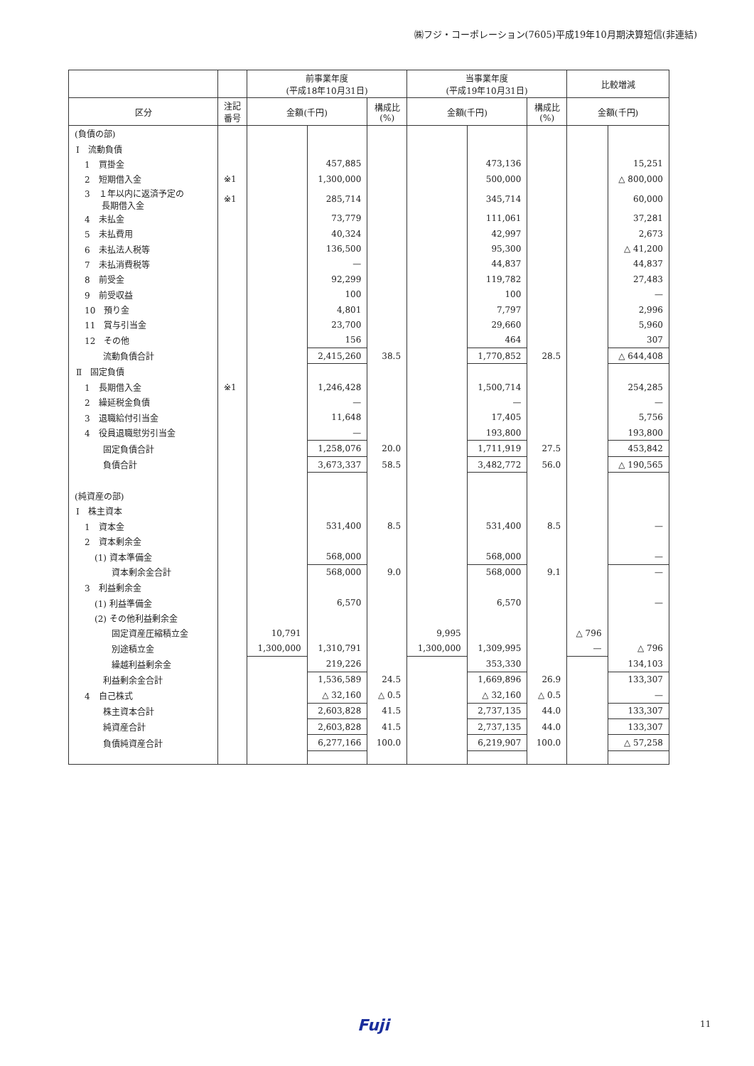㈱フジ・コーポレーション(7605)平成19年10月期決算短信(非連結)
| | | 前事業年度 (平成18年10月31日) | | | 当事業年度 (平成19年10月31日) | | | 比較増減 | |
| --- | --- | --- | --- | --- | --- | --- | --- | --- | --- |
| 区分 | 注記 番号 | 金額(千円) | | 構成比 (%) | 金額(千円) | | 構成比 (%) | 金額(千円) | |
| (負債の部) | | | | | | | | | |
| Ⅰ 流動負債 | | | | | | | | | |
| 1 買掛金 | | | 457,885 | | | 473,136 | | | 15,251 |
| 2 短期借入金 | ※1 | | 1,300,000 | | | 500,000 | | | △ 800,000 |
| 3 １年以内に返済予定の 長期借入金 | ※1 | | 285,714 | | | 345,714 | | | 60,000 |
| 4 未払金 | | | 73,779 | | | 111,061 | | | 37,281 |
| 5 未払費用 | | | 40,324 | | | 42,997 | | | 2,673 |
| 6 未払法人税等 | | | 136,500 | | | 95,300 | | | △ 41,200 |
| 7 未払消費税等 | | | — | | | 44,837 | | | 44,837 |
| 8 前受金 | | | 92,299 | | | 119,782 | | | 27,483 |
| 9 前受収益 | | | 100 | | | 100 | | | — |
| 10 預り金 | | | 4,801 | | | 7,797 | | | 2,996 |
| 11 賞与引当金 | | | 23,700 | | | 29,660 | | | 5,960 |
| 12 その他 | | | 156 | | | 464 | | | 307 |
| 流動負債合計 | | | 2,415,260 | 38.5 | | 1,770,852 | 28.5 | | △ 644,408 |
| Ⅱ 固定負債 | | | | | | | | | |
| 1 長期借入金 | ※1 | | 1,246,428 | | | 1,500,714 | | | 254,285 |
| 2 繰延税金負債 | | | — | | | — | | | — |
| 3 退職給付引当金 | | | 11,648 | | | 17,405 | | | 5,756 |
| 4 役員退職慰労引当金 | | | — | | | 193,800 | | | 193,800 |
| 固定負債合計 | | | 1,258,076 | 20.0 | | 1,711,919 | 27.5 | | 453,842 |
| 負債合計 | | | 3,673,337 | 58.5 | | 3,482,772 | 56.0 | | △ 190,565 |
| (純資産の部) | | | | | | | | | |
| Ⅰ 株主資本 | | | | | | | | | |
| 1 資本金 | | | 531,400 | 8.5 | | 531,400 | 8.5 | | — |
| 2 資本剰余金 | | | | | | | | | |
| (1) 資本準備金 | | | 568,000 | | | 568,000 | | | — |
| 資本剰余金合計 | | | 568,000 | 9.0 | | 568,000 | 9.1 | | — |
| 3 利益剰余金 | | | | | | | | | |
| (1) 利益準備金 | | | 6,570 | | | 6,570 | | | — |
| (2) その他利益剰余金 | | | | | | | | | |
| 固定資産圧縮積立金 | | 10,791 | | | 9,995 | | | △ 796 | |
| 別途積立金 | | 1,300,000 | 1,310,791 | | 1,300,000 | 1,309,995 | | — | △ 796 |
| 繰越利益剰余金 | | | 219,226 | | | 353,330 | | | 134,103 |
| 利益剰余金合計 | | | 1,536,589 | 24.5 | | 1,669,896 | 26.9 | | 133,307 |
| 4 自己株式 | | | △ 32,160 | △ 0.5 | | △ 32,160 | △ 0.5 | | — |
| 株主資本合計 | | | 2,603,828 | 41.5 | | 2,737,135 | 44.0 | | 133,307 |
| 純資産合計 | | | 2,603,828 | 41.5 | | 2,737,135 | 44.0 | | 133,307 |
| 負債純資産合計 | | | 6,277,166 | 100.0 | | 6,219,907 | 100.0 | | △ 57,258 |
Fuji 11